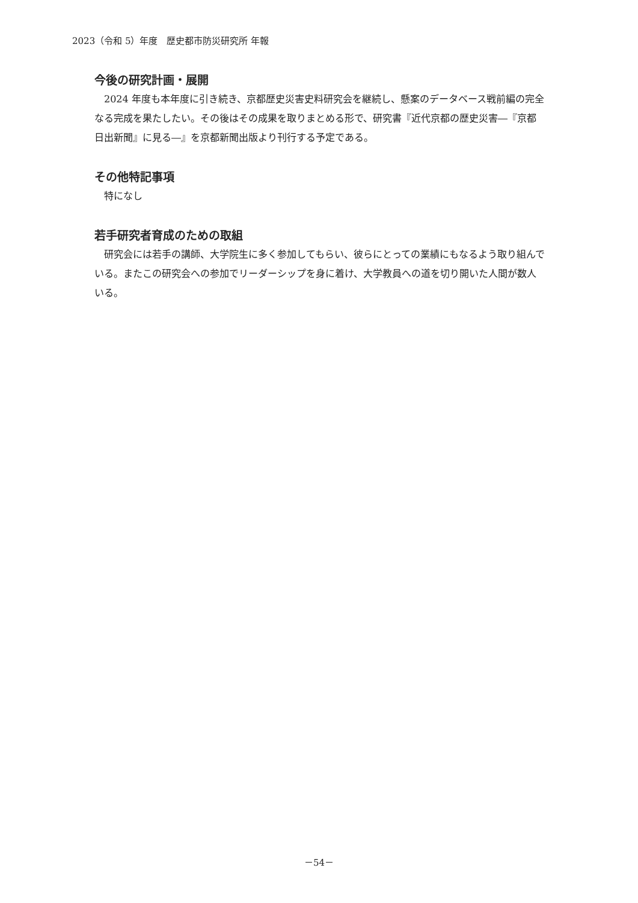2023（令和 5）年度　歴史都市防災研究所 年報
今後の研究計画・展開
2024 年度も本年度に引き続き、京都歴史災害史料研究会を継続し、懸案のデータベース戦前編の完全なる完成を果たしたい。その後はその成果を取りまとめる形で、研究書『近代京都の歴史災害―『京都日出新聞』に見る―』を京都新聞出版より刊行する予定である。
その他特記事項
特になし
若手研究者育成のための取組
研究会には若手の講師、大学院生に多く参加してもらい、彼らにとっての業績にもなるよう取り組んでいる。またこの研究会への参加でリーダーシップを身に着け、大学教員への道を切り開いた人間が数人いる。
－54－